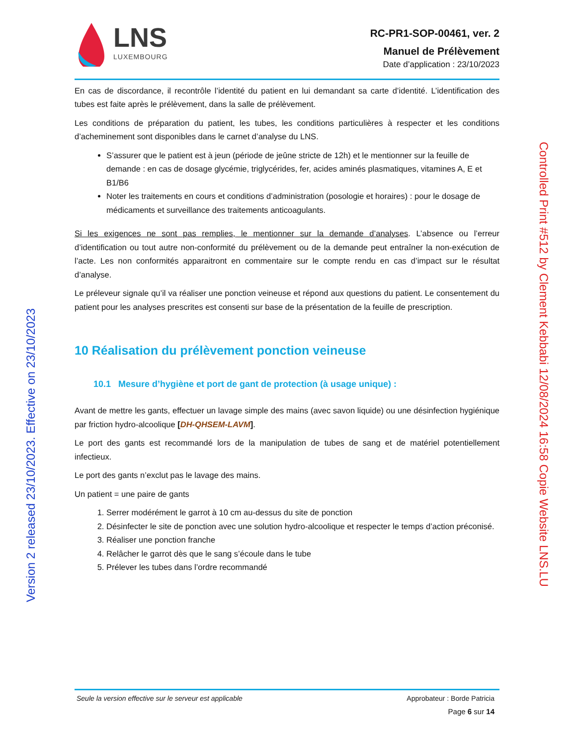Version 2 released 23/10/2023. Effective on 23/10/2023
Controlled Print #512 by Clement Kebbabi 12/08/2024 16:58 Copie Website LNS.LU
LNS
LUXEMBOURG
RC-PR1-SOP-00461, ver. 2
Manuel de Prélèvement
Date d’application : 23/10/2023
En cas de discordance, il recontrôle l’identité du patient en lui demandant sa carte d’identité. L’identification des tubes est faite après le prélèvement, dans la salle de prélèvement.
Les conditions de préparation du patient, les tubes, les conditions particulières à respecter et les conditions d’acheminement sont disponibles dans le carnet d’analyse du LNS.
S’assurer que le patient est à jeun (période de jeûne stricte de 12h) et le mentionner sur la feuille de demande : en cas de dosage glycémie, triglycérides, fer, acides aminés plasmatiques, vitamines A, E et B1/B6
Noter les traitements en cours et conditions d’administration (posologie et horaires) : pour le dosage de médicaments et surveillance des traitements anticoagulants.
Si les exigences ne sont pas remplies, le mentionner sur la demande d’analyses. L’absence ou l’erreur d’identification ou tout autre non-conformité du prélèvement ou de la demande peut entraîner la non-exécution de l’acte. Les non conformités apparaitront en commentaire sur le compte rendu en cas d’impact sur le résultat d’analyse.
Le préleveur signale qu’il va réaliser une ponction veineuse et répond aux questions du patient. Le consentement du patient pour les analyses prescrites est consenti sur base de la présentation de la feuille de prescription.
10 Réalisation du prélèvement ponction veineuse
10.1 Mesure d’hygiène et port de gant de protection (à usage unique) :
Avant de mettre les gants, effectuer un lavage simple des mains (avec savon liquide) ou une désinfection hygiénique par friction hydro-alcoolique [DH-QHSEM-LAVM].
Le port des gants est recommandé lors de la manipulation de tubes de sang et de matériel potentiellement infectieux.
Le port des gants n’exclut pas le lavage des mains.
Un patient = une paire de gants
1. Serrer modérément le garrot à 10 cm au-dessus du site de ponction
2. Désinfecter le site de ponction avec une solution hydro-alcoolique et respecter le temps d’action préconisé.
3. Réaliser une ponction franche
4. Relâcher le garrot dès que le sang s’écoule dans le tube
5. Prélever les tubes dans l’ordre recommandé
Seule la version effective sur le serveur est applicable Approbateur : Borde Patricia
Page 6 sur 14